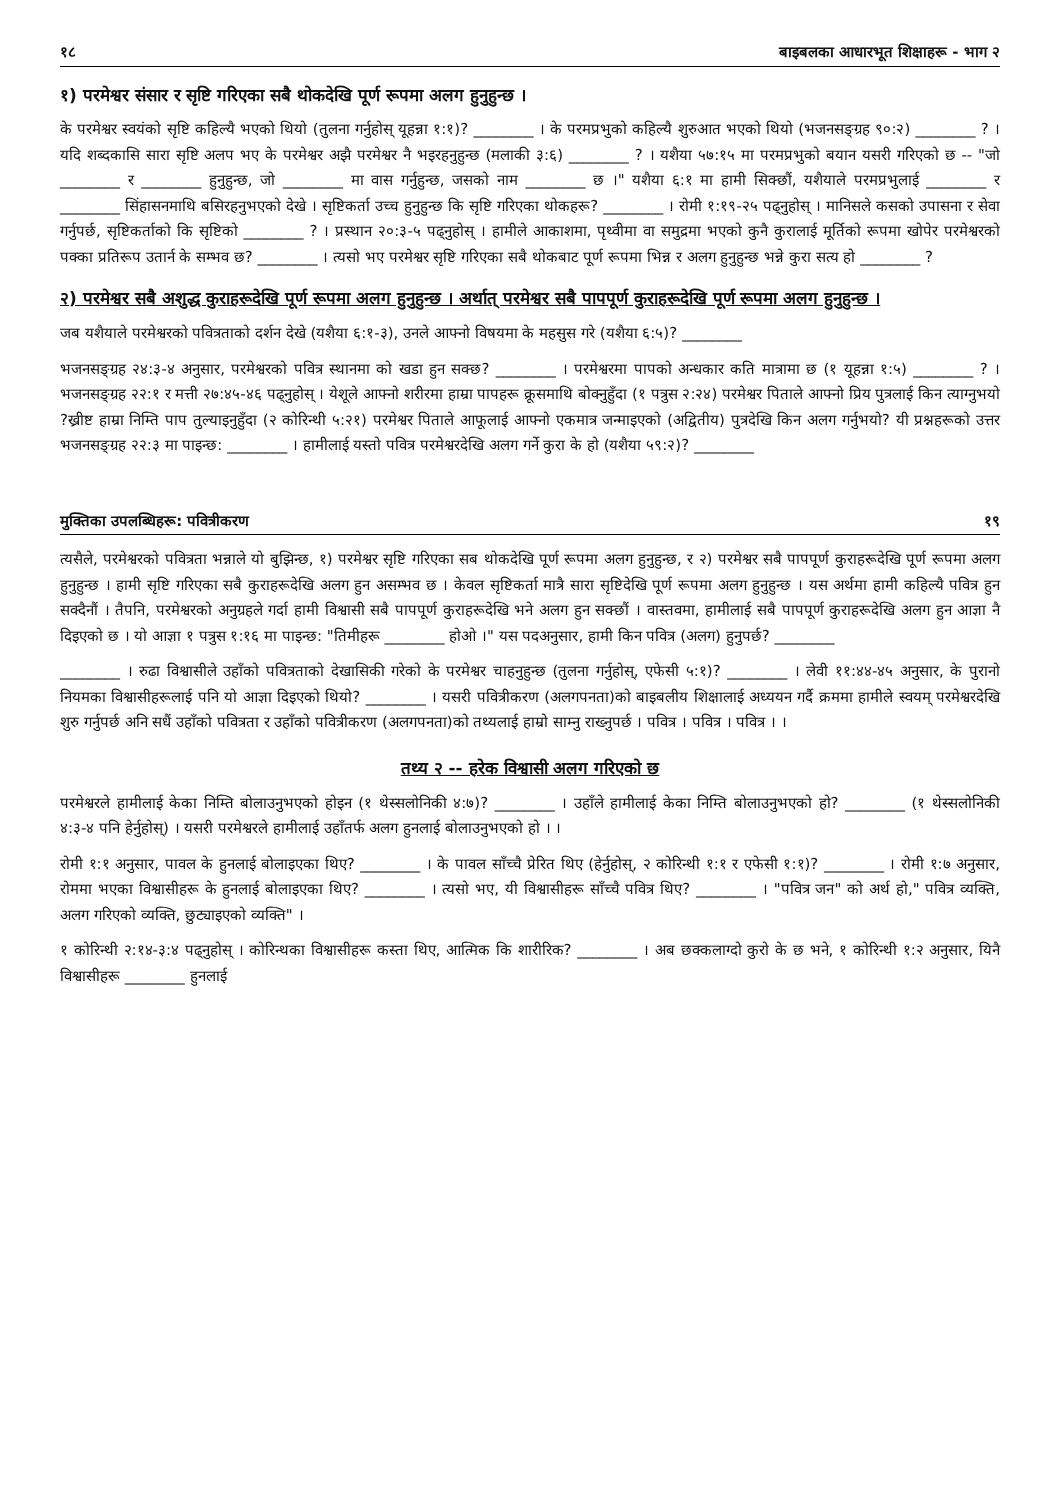१८ बाइबलका आधारभूत शिक्षाहरू - भाग २
१) परमेश्वर संसार र सृष्टि गरिएका सबै थोकदेखि पूर्ण रूपमा अलग हुनुहुन्छ ।
के परमेश्वर स्वयंको सृष्टि कहिल्यै भएको थियो (तुलना गर्नुहोस् यूहन्ना १:१)? ________ । के परमप्रभुको कहिल्यै शुरुआत भएको थियो (भजनसङ्ग्रह ९०:२) ________ ? । यदि शब्दकासि सारा सृष्टि अलप भए के परमेश्वर अझै परमेश्वर नै भइरहनुहुन्छ (मलाकी ३:६) ________ ? । यशैया ५७:१५ मा परमप्रभुको बयान यसरी गरिएको छ -- "जो ________ र ________ हुनुहुन्छ, जो ________ मा वास गर्नुहुन्छ, जसको नाम ________ छ ।" यशैया ६:१ मा हामी सिक्छौं, यशैयाले परमप्रभुलाई ________ र ________ सिंहासनमाथि बसिरहनुभएको देखे । सृष्टिकर्ता उच्च हुनुहुन्छ कि सृष्टि गरिएका थोकहरू? ________ । रोमी १:१९-२५ पढ्नुहोस् । मानिसले कसको उपासना र सेवा गर्नुपर्छ, सृष्टिकर्ताको कि सृष्टिको ________ ? । प्रस्थान २०:३-५ पढ्नुहोस् । हामीले आकाशमा, पृथ्वीमा वा समुद्रमा भएको कुनै कुरालाई मूर्तिको रूपमा खोपेर परमेश्वरको पक्का प्रतिरूप उतार्न के सम्भव छ? ________ । त्यसो भए परमेश्वर सृष्टि गरिएका सबै थोकबाट पूर्ण रूपमा भिन्न र अलग हुनुहुन्छ भन्ने कुरा सत्य हो ________ ?
२) परमेश्वर सबै अशुद्ध कुराहरूदेखि पूर्ण रूपमा अलग हुनुहुन्छ । अर्थात् परमेश्वर सबै पापपूर्ण कुराहरूदेखि पूर्ण रूपमा अलग हुनुहुन्छ ।
जब यशैयाले परमेश्वरको पवित्रताको दर्शन देखे (यशैया ६:१-३), उनले आफ्नो विषयमा के महसुस गरे (यशैया ६:५)? ________
भजनसङ्ग्रह २४:३-४ अनुसार, परमेश्वरको पवित्र स्थानमा को खडा हुन सक्छ? ________ । परमेश्वरमा पापको अन्धकार कति मात्रामा छ (१ यूहन्ना १:५) ________ ? । भजनसङ्ग्रह २२:१ र मत्ती २७:४५-४६ पढ्नुहोस् । येशूले आफ्नो शरीरमा हाम्रा पापहरू क्रूसमाथि बोक्नुहुँदा (१ पत्रुस २:२४) परमेश्वर पिताले आफ्नो प्रिय पुत्रलाई किन त्याग्नुभयो ?ख्रीष्ट हाम्रा निम्ति पाप तुल्याइनुहुँदा (२ कोरिन्थी ५:२१) परमेश्वर पिताले आफूलाई आफ्नो एकमात्र जन्माइएको (अद्वितीय) पुत्रदेखि किन अलग गर्नुभयो? यी प्रश्नहरूको उत्तर भजनसङ्ग्रह २२:३ मा पाइन्छ: ________ । हामीलाई यस्तो पवित्र परमेश्वरदेखि अलग गर्ने कुरा के हो (यशैया ५९:२)? ________
मुक्तिका उपलब्धिहरू: पवित्रीकरण १९
त्यसैले, परमेश्वरको पवित्रता भन्नाले यो बुझिन्छ, १) परमेश्वर सृष्टि गरिएका सब थोकदेखि पूर्ण रूपमा अलग हुनुहुन्छ, र २) परमेश्वर सबै पापपूर्ण कुराहरूदेखि पूर्ण रूपमा अलग हुनुहुन्छ । हामी सृष्टि गरिएका सबै कुराहरूदेखि अलग हुन असम्भव छ । केवल सृष्टिकर्ता मात्रै सारा सृष्टिदेखि पूर्ण रूपमा अलग हुनुहुन्छ । यस अर्थमा हामी कहिल्यै पवित्र हुन सक्दैनौं । तैपनि, परमेश्वरको अनुग्रहले गर्दा हामी विश्वासी सबै पापपूर्ण कुराहरूदेखि भने अलग हुन सक्छौं । वास्तवमा, हामीलाई सबै पापपूर्ण कुराहरूदेखि अलग हुन आज्ञा नै दिइएको छ । यो आज्ञा १ पत्रुस १:१६ मा पाइन्छ: "तिमीहरू ________ होओ ।" यस पदअनुसार, हामी किन पवित्र (अलग) हुनुपर्छ? ________
________ । रुढा विश्वासीले उहाँको पवित्रताको देखासिकी गरेको के परमेश्वर चाहनुहुन्छ (तुलना गर्नुहोस्, एफेसी ५:१)? ________ । लेवी ११:४४-४५ अनुसार, के पुरानो नियमका विश्वासीहरूलाई पनि यो आज्ञा दिइएको थियो? ________ । यसरी पवित्रीकरण (अलगपनता)को बाइबलीय शिक्षालाई अध्ययन गर्दै क्रममा हामीले स्वयम् परमेश्वरदेखि शुरु गर्नुपर्छ अनि सधैं उहाँको पवित्रता र उहाँको पवित्रीकरण (अलगपनता)को तथ्यलाई हाम्रो साम्नु राख्नुपर्छ । पवित्र । पवित्र । पवित्र । ।
तथ्य २ -- हरेक विश्वासी अलग गरिएको छ
परमेश्वरले हामीलाई केका निम्ति बोलाउनुभएको होइन (१ थेस्सलोनिकी ४:७)? ________ । उहाँले हामीलाई केका निम्ति बोलाउनुभएको हो? ________ (१ थेस्सलोनिकी ४:३-४ पनि हेर्नुहोस्) । यसरी परमेश्वरले हामीलाई उहाँतर्फ अलग हुनलाई बोलाउनुभएको हो । ।
रोमी १:१ अनुसार, पावल के हुनलाई बोलाइएका थिए? ________ । के पावल साँच्चै प्रेरित थिए (हेर्नुहोस्, २ कोरिन्थी १:१ र एफेसी १:१)? ________ । रोमी १:७ अनुसार, रोममा भएका विश्वासीहरू के हुनलाई बोलाइएका थिए? ________ । त्यसो भए, यी विश्वासीहरू साँच्चै पवित्र थिए? ________ । "पवित्र जन" को अर्थ हो," पवित्र व्यक्ति, अलग गरिएको व्यक्ति, छुट्याइएको व्यक्ति" ।
१ कोरिन्थी २:१४-३:४ पढ्नुहोस् । कोरिन्थका विश्वासीहरू कस्ता थिए, आत्मिक कि शारीरिक? ________ । अब छक्कलाग्दो कुरो के छ भने, १ कोरिन्थी १:२ अनुसार, यिनै विश्वासीहरू ________ हुनलाई